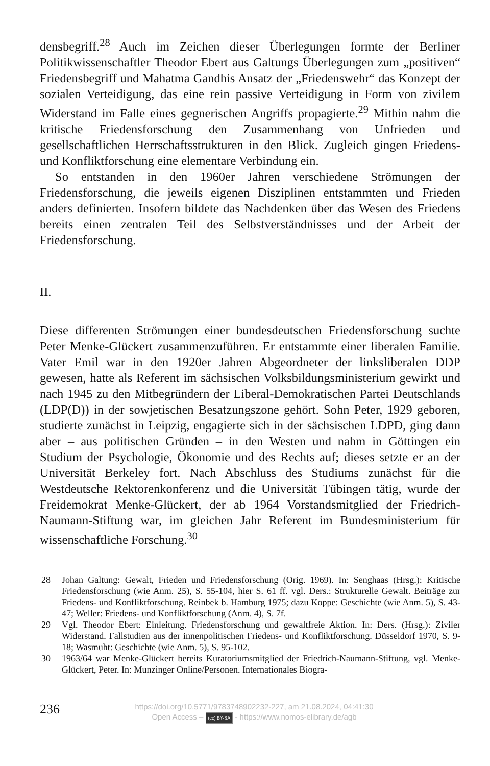densbegriff.<sup>28</sup> Auch im Zeichen dieser Überlegungen formte der Berliner Politikwissenschaftler Theodor Ebert aus Galtungs Überlegungen zum „positiven“ Friedensbegriff und Mahatma Gandhis Ansatz der „Friedenswehr“ das Konzept der sozialen Verteidigung, das eine rein passive Verteidigung in Form von zivilem Widerstand im Falle eines gegnerischen Angriffs propagierte.<sup>29</sup> Mithin nahm die kritische Friedensforschung den Zusammenhang von Unfrieden und gesellschaftlichen Herrschaftsstrukturen in den Blick. Zugleich gingen Friedens- und Konfliktforschung eine elementare Verbindung ein.
So entstanden in den 1960er Jahren verschiedene Strömungen der Friedensforschung, die jeweils eigenen Disziplinen entstammten und Frieden anders definierten. Insofern bildete das Nachdenken über das Wesen des Friedens bereits einen zentralen Teil des Selbstverständnisses und der Arbeit der Friedensforschung.
II.
Diese differenten Strömungen einer bundesdeutschen Friedensforschung suchte Peter Menke-Glückert zusammenzuführen. Er entstammte einer liberalen Familie. Vater Emil war in den 1920er Jahren Abgeordneter der linksliberalen DDP gewesen, hatte als Referent im sächsischen Volksbildungsministerium gewirkt und nach 1945 zu den Mitbegründern der Liberal-Demokratischen Partei Deutschlands (LDP(D)) in der sowjetischen Besatzungszone gehört. Sohn Peter, 1929 geboren, studierte zunächst in Leipzig, engagierte sich in der sächsischen LDPD, ging dann aber – aus politischen Gründen – in den Westen und nahm in Göttingen ein Studium der Psychologie, Ökonomie und des Rechts auf; dieses setzte er an der Universität Berkeley fort. Nach Abschluss des Studiums zunächst für die Westdeutsche Rektorenkonferenz und die Universität Tübingen tätig, wurde der Freidemokrat Menke-Glückert, der ab 1964 Vorstandsmitglied der Friedrich-Naumann-Stiftung war, im gleichen Jahr Referent im Bundesministerium für wissenschaftliche Forschung.<sup>30</sup>
28 Johan Galtung: Gewalt, Frieden und Friedensforschung (Orig. 1969). In: Senghaas (Hrsg.): Kritische Friedensforschung (wie Anm. 25), S. 55-104, hier S. 61 ff. vgl. Ders.: Strukturelle Gewalt. Beiträge zur Friedens- und Konfliktforschung. Reinbek b. Hamburg 1975; dazu Koppe: Geschichte (wie Anm. 5), S. 43-47; Weller: Friedens- und Konfliktforschung (Anm. 4), S. 7f.
29 Vgl. Theodor Ebert: Einleitung. Friedensforschung und gewaltfreie Aktion. In: Ders. (Hrsg.): Ziviler Widerstand. Fallstudien aus der innenpolitischen Friedens- und Konfliktforschung. Düsseldorf 1970, S. 9-18; Wasmuht: Geschichte (wie Anm. 5), S. 95-102.
30 1963/64 war Menke-Glückert bereits Kuratoriumsmitglied der Friedrich-Naumann-Stiftung, vgl. Menke-Glückert, Peter. In: Munzinger Online/Personen. Internationales Biogra-
236
https://doi.org/10.5771/9783748902232-227, am 21.08.2024, 04:41:30
Open Access – (cc) BY-SA - https://www.nomos-elibrary.de/agb